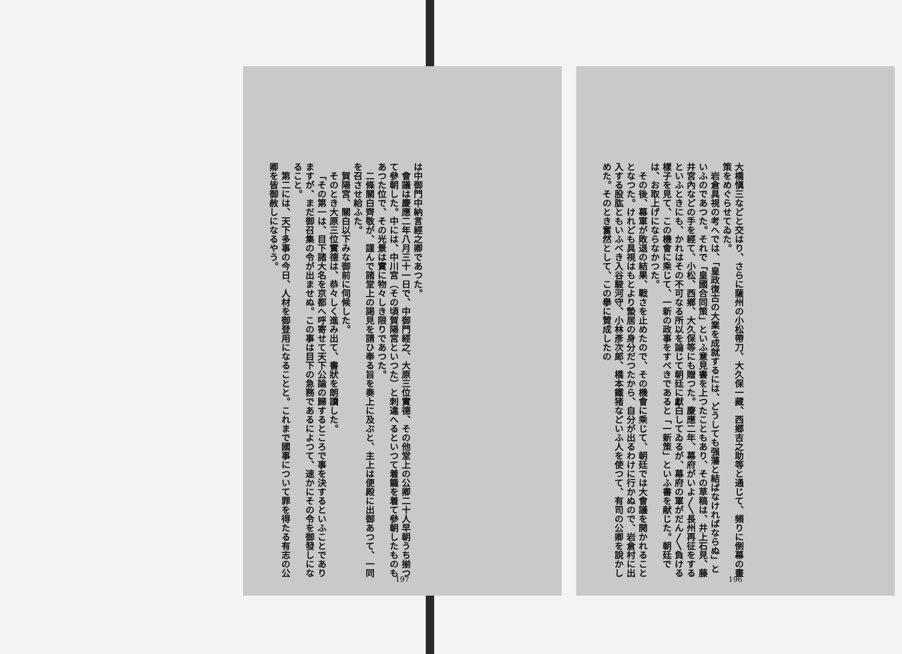大橋愼三などと交はり、さらに薩州の小松帶刀、大久保一藏、西郷吉之助等と通じて、頻りに倒幕の畫策をめぐらせてゐた。
岩倉具視の考へでは、「皇政復古の大業を成就するには、どうしても强藩と結ばなければならぬ」といふのであつた。それで「皇國合同策」といふ意見書を上つたこともあり、その草稿は、井上石見、藤井宮內などの手を經て、小松、西鄕、大久保等にも贈つた。慶應二年、幕府がいよ〳〵長州再征をするといふときにも、かれはその不可なる所以を論じて朝廷に獻白してゐるが、幕府の軍がだん〳〵負ける樣子を見て、この機會に乘じて、一新の政事をすべきであると「一新策」といふ書を献じた。朝廷では、お取上げにならなかつた。
その後、幕軍が敗退の結果、戰さを止めたので、その機會に乘じて、朝廷では大會議を開かれることとなつた。けれども具視はもとより蟄居の身分だつたから、自分が出るわけに行かぬので、岩倉村に出入する股肱ともいふべき入谷駿河守、小林彥次郞、橋本鐵猪などいふ人を使つて、有司の公卿を說かしめた。そのとき奮然として、この擧に贊成したの
196
は中御門中納言經之卿であつた。
會議は慶應二年八月三十一日で、中御門經之、大原三位實德、その他堂上の公卿二十人早朝うち揃つて參朝した。中には、中川宮（その頃賀陽宮といつた）と刺違へるといつて着籠を着て參朝したものもあつた位で、その光景は實に物々しき限りであつた。
二條關白齊敬が、謹んで諸堂上の謁見を請ひ奉る旨を奏上に及ぶと、主上は便殿に出御あつて、一同を召させ給ふた。
賀陽宮、關白以下みな御前に伺候した。
そのとき大原三位實德は、恭々しく進み出て、書狀を朗讀した。
「その第一は、目下諸大名を京都へ呼寄せて天下公論の歸するところで事を決するといふことでありますが、まだ御召集の令が出ませぬ。この事は目下の急務であるによつて、速かにその令を御發しになること。
第二には、天下多事の今日、人材を御登用になることと。これまで國事について罪を得たる有志の公卿を皆御赦しになるやう。
197